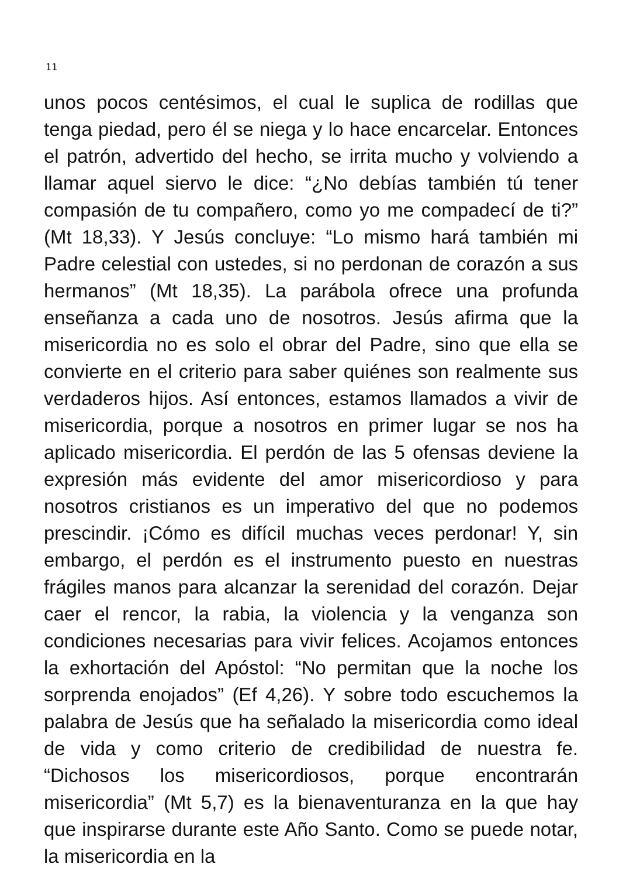11
unos pocos centésimos, el cual le suplica de rodillas que tenga piedad, pero él se niega y lo hace encarcelar. Entonces el patrón, advertido del hecho, se irrita mucho y volviendo a llamar aquel siervo le dice: “¿No debías también tú tener compasión de tu compañero, como yo me compadecí de ti?” (Mt 18,33). Y Jesús concluye: “Lo mismo hará también mi Padre celestial con ustedes, si no perdonan de corazón a sus hermanos” (Mt 18,35). La parábola ofrece una profunda enseñanza a cada uno de nosotros. Jesús afirma que la misericordia no es solo el obrar del Padre, sino que ella se convierte en el criterio para saber quiénes son realmente sus verdaderos hijos. Así entonces, estamos llamados a vivir de misericordia, porque a nosotros en primer lugar se nos ha aplicado misericordia. El perdón de las 5 ofensas deviene la expresión más evidente del amor misericordioso y para nosotros cristianos es un imperativo del que no podemos prescindir. ¡Cómo es difícil muchas veces perdonar! Y, sin embargo, el perdón es el instrumento puesto en nuestras frágiles manos para alcanzar la serenidad del corazón. Dejar caer el rencor, la rabia, la violencia y la venganza son condiciones necesarias para vivir felices. Acojamos entonces la exhortación del Apóstol: “No permitan que la noche los sorprenda enojados” (Ef 4,26). Y sobre todo escuchemos la palabra de Jesús que ha señalado la misericordia como ideal de vida y como criterio de credibilidad de nuestra fe. “Dichosos los misericordiosos, porque encontrarán misericordia” (Mt 5,7) es la bienaventuranza en la que hay que inspirarse durante este Año Santo. Como se puede notar, la misericordia en la